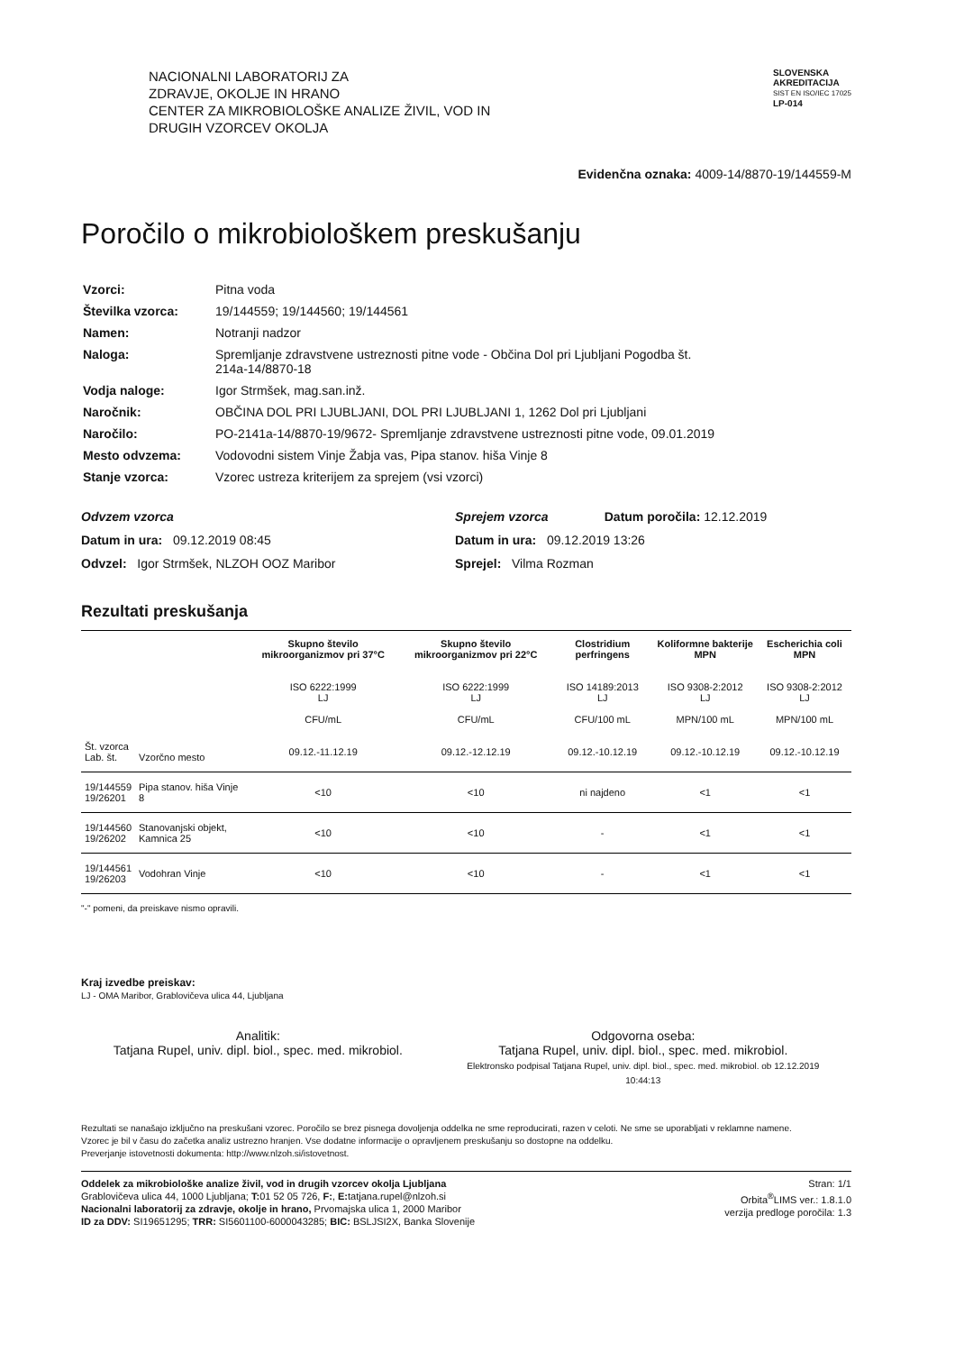NACIONALNI LABORATORIJ ZA
ZDRAVJE, OKOLJE IN HRANO
CENTER ZA MIKROBIOLOŠKE ANALIZE ŽIVIL, VOD IN
DRUGIH VZORCEV OKOLJA
SLOVENSKA
AKREDITACIJA
SIST EN ISO/IEC 17025
LP-014
Evidenčna oznaka: 4009-14/8870-19/144559-M
Poročilo o mikrobiološkem preskušanju
| Vzorci: | Pitna voda |
| Številka vzorca: | 19/144559; 19/144560; 19/144561 |
| Namen: | Notranji nadzor |
| Naloga: | Spremljanje zdravstvene ustreznosti pitne vode - Občina Dol pri Ljubljani Pogodba št. 214a-14/8870-18 |
| Vodja naloge: | Igor Strmšek, mag.san.inž. |
| Naročnik: | OBČINA DOL PRI LJUBLJANI, DOL PRI LJUBLJANI 1, 1262 Dol pri Ljubljani |
| Naročilo: | PO-2141a-14/8870-19/9672- Spremljanje zdravstvene ustreznosti pitne vode, 09.01.2019 |
| Mesto odvzema: | Vodovodni sistem Vinje Žabja vas, Pipa stanov. hiša Vinje 8 |
| Stanje vzorca: | Vzorec ustreza kriterijem za sprejem (vsi vzorci) |
Odvzem vzorca
Datum in ura: 09.12.2019 08:45
Odvzel: Igor Strmšek, NLZOH OOZ Maribor
Sprejem vzorca Datum poročila: 12.12.2019
Datum in ura: 09.12.2019 13:26
Sprejel: Vilma Rozman
Rezultati preskušanja
| | | Skupno število mikroorganizmov pri 37°C ISO 6222:1999 LJ CFU/mL | Skupno število mikroorganizmov pri 22°C ISO 6222:1999 LJ CFU/mL | Clostridium perfringens ISO 14189:2013 LJ CFU/100 mL | Koliformne bakterije MPN ISO 9308-2:2012 LJ MPN/100 mL | Escherichia coli MPN ISO 9308-2:2012 LJ MPN/100 mL |
| --- | --- | --- | --- | --- | --- | --- |
| Št. vzorca Lab. št. | Vzorčno mesto | 09.12.-11.12.19 | 09.12.-12.12.19 | 09.12.-10.12.19 | 09.12.-10.12.19 | 09.12.-10.12.19 |
| 19/144559 19/26201 | Pipa stanov. hiša Vinje 8 | <10 | <10 | ni najdeno | <1 | <1 |
| 19/144560 19/26202 | Stanovanjski objekt, Kamnica 25 | <10 | <10 | - | <1 | <1 |
| 19/144561 19/26203 | Vodohran Vinje | <10 | <10 | - | <1 | <1 |
"-" pomeni, da preiskave nismo opravili.
Kraj izvedbe preiskav:
LJ - OMA Maribor, Grablovičeva ulica 44, Ljubljana
Analitik:
Tatjana Rupel, univ. dipl. biol., spec. med. mikrobiol.
Odgovorna oseba:
Tatjana Rupel, univ. dipl. biol., spec. med. mikrobiol.
Elektronsko podpisal Tatjana Rupel, univ. dipl. biol., spec. med. mikrobiol. ob 12.12.2019
10:44:13
Rezultati se nanašajo izključno na preskušani vzorec. Poročilo se brez pisnega dovoljenja oddelka ne sme reproducirati, razen v celoti. Ne sme se uporabljati v reklamne namene.
Vzorec je bil v času do začetka analiz ustrezno hranjen. Vse dodatne informacije o opravljenem preskušanju so dostopne na oddelku.
Preverjanje istovetnosti dokumenta: http://www.nlzoh.si/istovetnost.
Oddelek za mikrobiološke analize živil, vod in drugih vzorcev okolja Ljubljana
Grablovičeva ulica 44, 1000 Ljubljana; T: 01 52 05 726, F:, E: tatjana.rupel@nlzoh.si
Nacionalni laboratorij za zdravje, okolje in hrano, Prvomajska ulica 1, 2000 Maribor
ID za DDV: SI19651295; TRR: SI5601100-6000043285; BIC: BSLJSI2X, Banka Slovenije
Stran: 1/1
Orbita<sup>®</sup>LIMS ver.: 1.8.1.0
verzija predloge poročila: 1.3